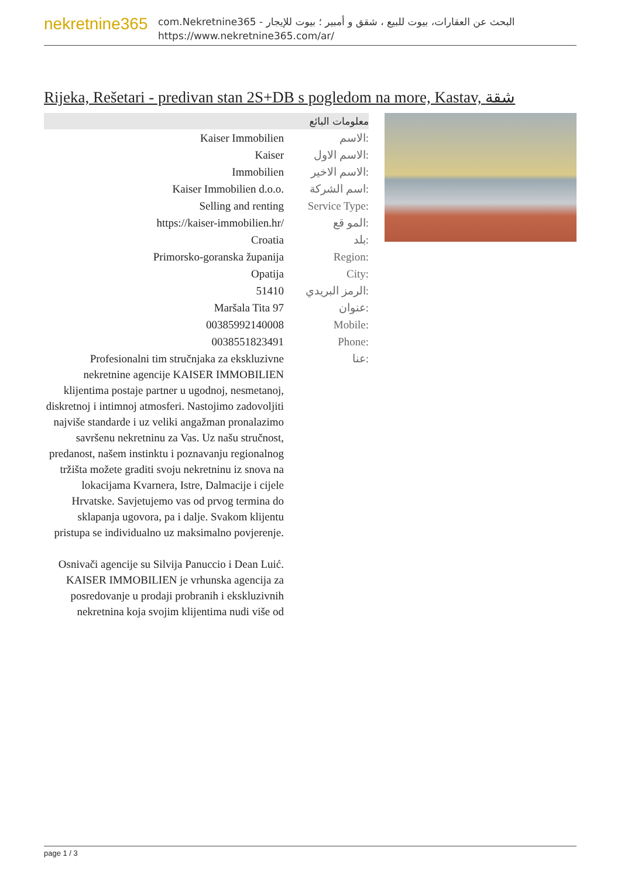nekretnine365
com.Nekretnine365 - البحث عن العقارات، بيوت للبيع ، شقق و أمبير ؛ بيوت للإيجار
https://www.nekretnine365.com/ar/
Rijeka, Rešetari - predivan stan 2S+DB s pogledom na more, Kastav, شقة
معلومات البائع
| Kaiser Immobilien | الاسم: |
| Kaiser | الاسم الاول: |
| Immobilien | الاسم الاخير: |
| Kaiser Immobilien d.o.o. | اسم الشركة: |
| Selling and renting | Service Type: |
| https://kaiser-immobilien.hr/ | المو قع: |
| Croatia | بلد: |
| Primorsko-goranska županija | Region: |
| Opatija | City: |
| 51410 | الرمز البريدي: |
| Maršala Tita 97 | عنوان: |
| 00385992140008 | Mobile: |
| 0038551823491 | Phone: |
| Profesionalni tim stručnjaka za ekskluzivne nekretnine agencije KAISER IMMOBILIEN klijentima postaje partner u ugodnoj, nesmetanoj, diskretnoj i intimnoj atmosferi. Nastojimo zadovoljiti najviše standarde i uz veliki angažman pronalazimo savršenu nekretninu za Vas. Uz našu stručnost, predanost, našem instinktu i poznavanju regionalnog tržišta možete graditi svoju nekretninu iz snova na lokacijama Kvarnera, Istre, Dalmacije i cijele Hrvatske. Savjetujemo vas od prvog termina do sklapanja ugovora, pa i dalje. Svakom klijentu pristupa se individualno uz maksimalno povjerenje. Osnivači agencije su Silvija Panuccio i Dean Luić. KAISER IMMOBILIEN je vrhunska agencija za posredovanje u prodaji probranih i ekskluzivnih nekretnina koja svojim klijentima nudi više od | عنا: |
page 1 / 3